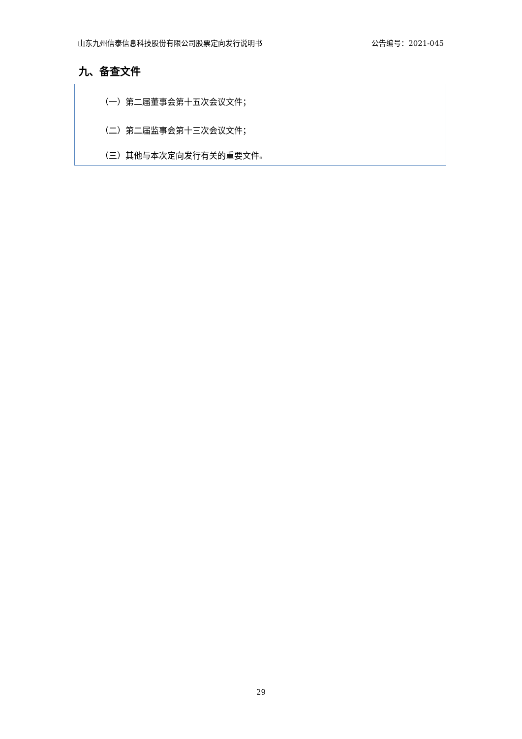山东九州信泰信息科技股份有限公司股票定向发行说明书 公告编号：2021-045
九、备查文件
（一）第二届董事会第十五次会议文件；
（二）第二届监事会第十三次会议文件；
（三）其他与本次定向发行有关的重要文件。
29